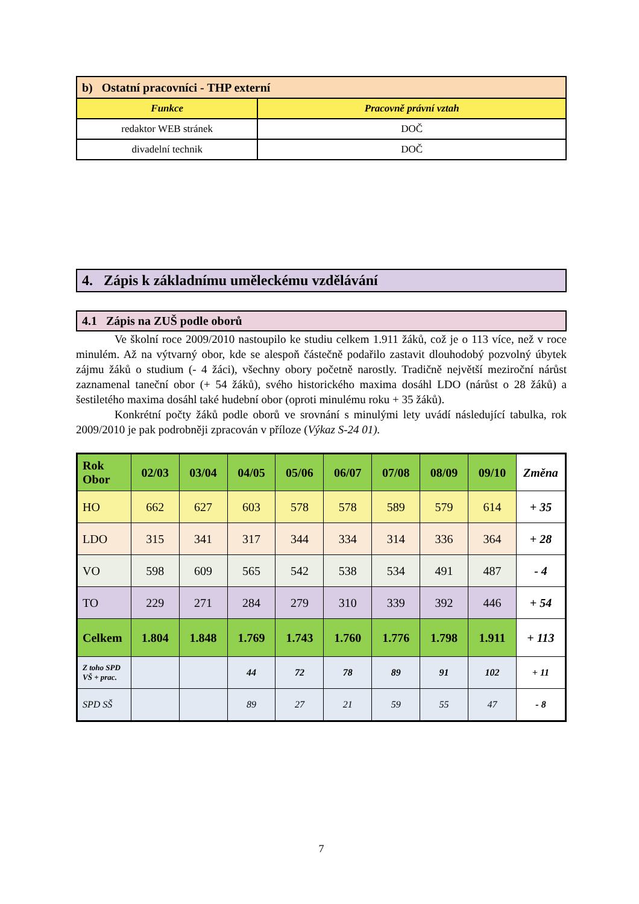| b) Ostatní pracovníci - THP externí | |
| Funkce | Pracovně právní vztah |
| redaktor WEB stránek | DOČ |
| divadelní technik | DOČ |
4. Zápis k základnímu uměleckému vzdělávání
4.1 Zápis na ZUŠ podle oborů
Ve školní roce 2009/2010 nastoupilo ke studiu celkem 1.911 žáků, což je o 113 více, než v roce minulém. Až na výtvarný obor, kde se alespoň částečně podařilo zastavit dlouhodobý pozvolný úbytek zájmu žáků o studium (- 4 žáci), všechny obory početně narostly. Tradičně největší meziroční nárůst zaznamenal taneční obor (+ 54 žáků), svého historického maxima dosáhl LDO (nárůst o 28 žáků) a šestiletého maxima dosáhl také hudební obor (oproti minulému roku + 35 žáků).
Konkrétní počty žáků podle oborů ve srovnání s minulými lety uvádí následující tabulka, rok 2009/2010 je pak podrobněji zpracován v příloze (Výkaz S-24 01).
| Rok Obor | 02/03 | 03/04 | 04/05 | 05/06 | 06/07 | 07/08 | 08/09 | 09/10 | Změna |
| --- | --- | --- | --- | --- | --- | --- | --- | --- | --- |
| HO | 662 | 627 | 603 | 578 | 578 | 589 | 579 | 614 | + 35 |
| LDO | 315 | 341 | 317 | 344 | 334 | 314 | 336 | 364 | + 28 |
| VO | 598 | 609 | 565 | 542 | 538 | 534 | 491 | 487 | - 4 |
| TO | 229 | 271 | 284 | 279 | 310 | 339 | 392 | 446 | + 54 |
| Celkem | 1.804 | 1.848 | 1.769 | 1.743 | 1.760 | 1.776 | 1.798 | 1.911 | + 113 |
| Z toho SPD VŠ + prac. | | | 44 | 72 | 78 | 89 | 91 | 102 | + 11 |
| SPD SŠ | | | 89 | 27 | 21 | 59 | 55 | 47 | - 8 |
7